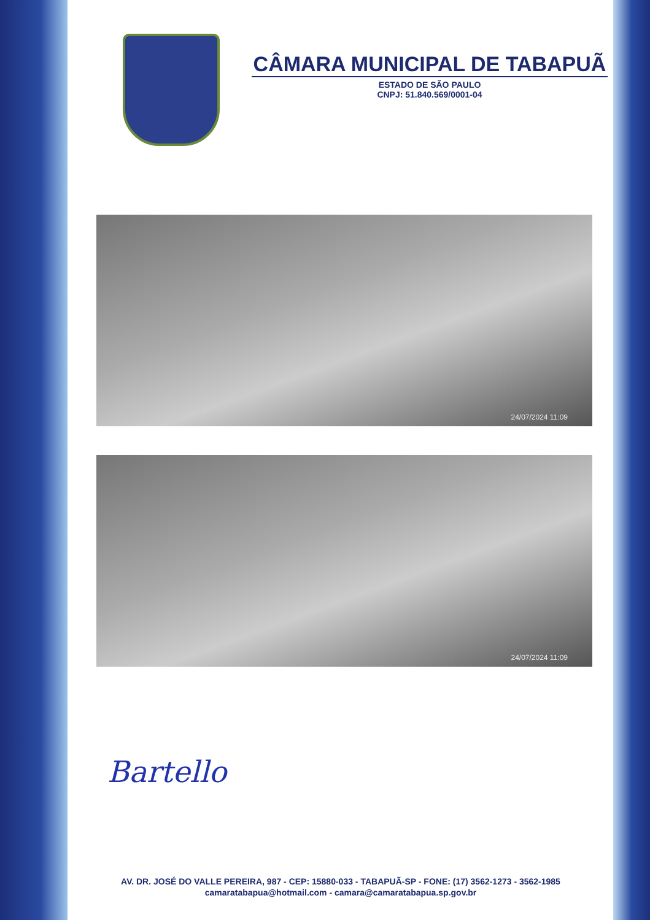CÂMARA MUNICIPAL DE TABAPUÃ
ESTADO DE SÃO PAULO
CNPJ: 51.840.569/0001-04
24/07/2024 11:09
24/07/2024 11:09
Bartello
AV. DR. JOSÉ DO VALLE PEREIRA, 987 - CEP: 15880-033 - TABAPUÃ-SP - FONE: (17) 3562-1273 - 3562-1985
camaratabapua@hotmail.com - camara@camaratabapua.sp.gov.br